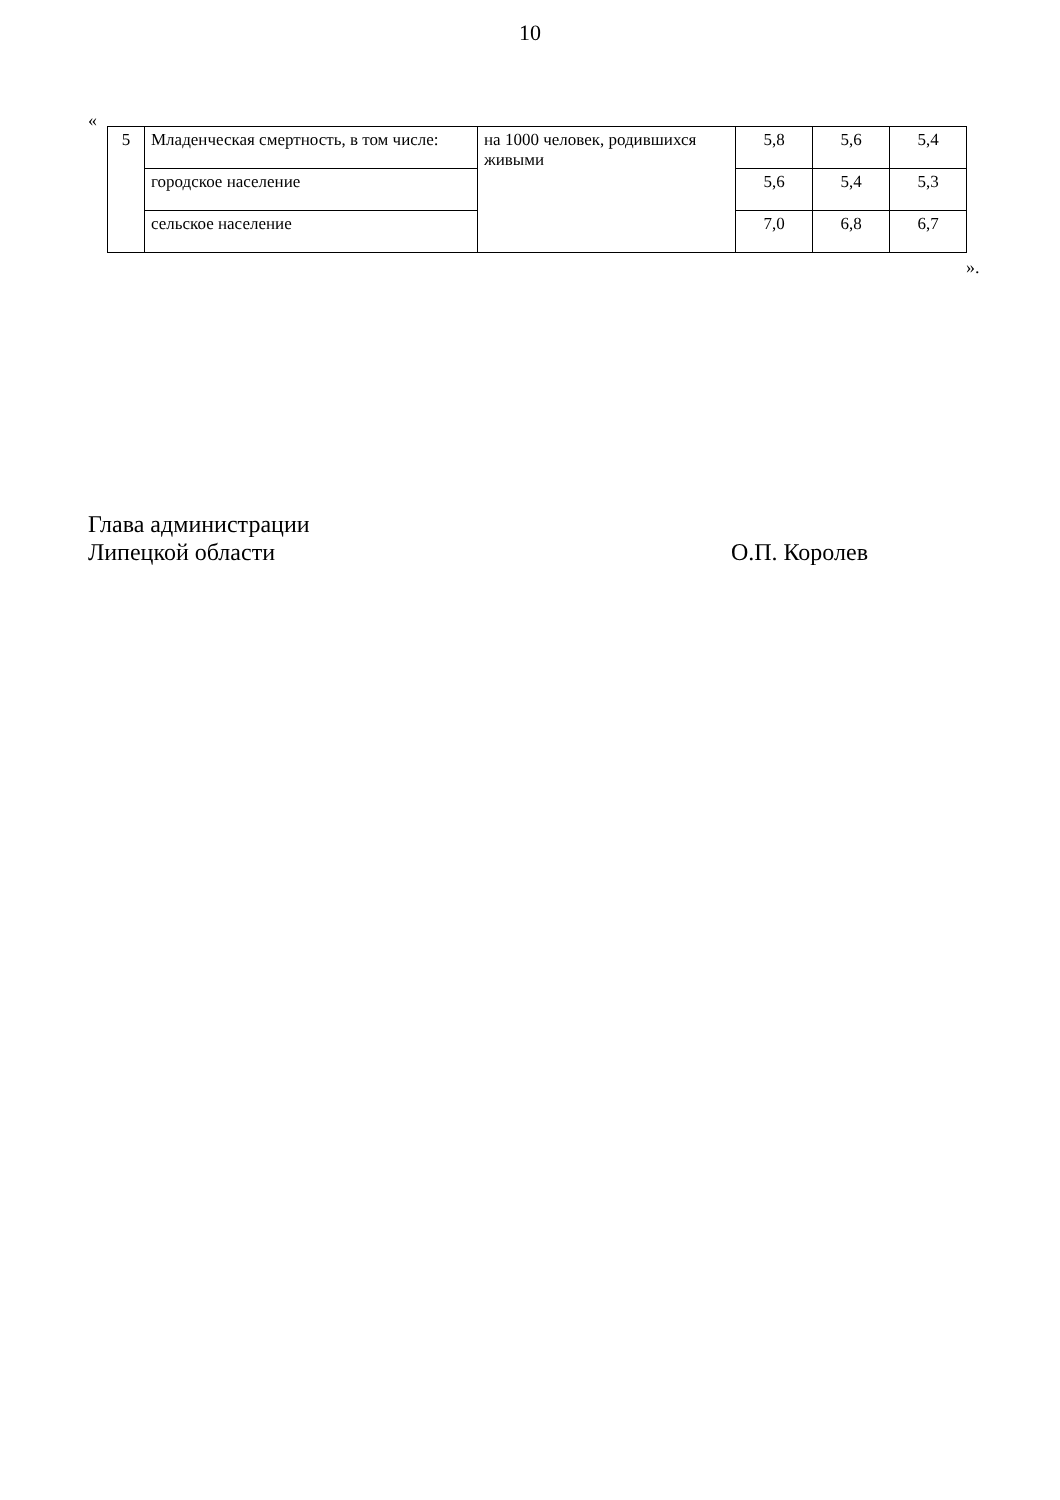10
«
| 5 | Младенческая смертность, в том числе: | на 1000 человек, родившихся живыми | 5,8 | 5,6 | 5,4 |
| | городское население | | 5,6 | 5,4 | 5,3 |
| | сельское население | | 7,0 | 6,8 | 6,7 |
».
Глава администрации
Липецкой области
О.П. Королев